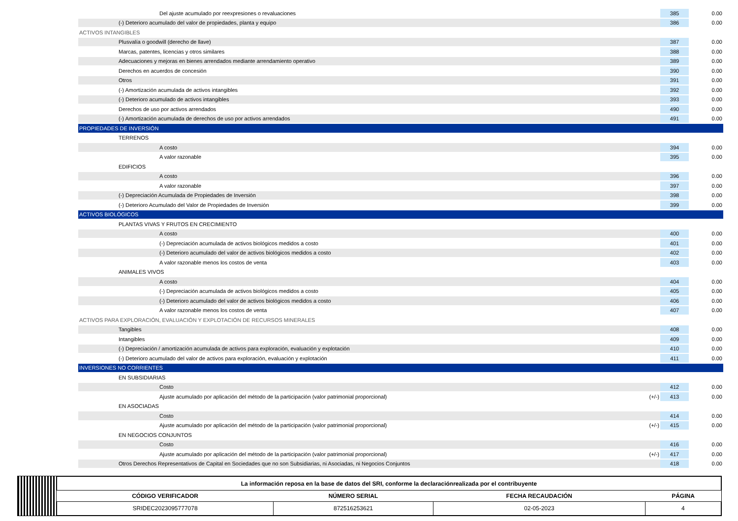| Del ajuste acumulado por reexpresiones o revaluaciones | | 385 | 0.00 |
| (-) Deterioro acumulado del valor de propiedades, planta y equipo | | 386 | 0.00 |
| ACTIVOS INTANGIBLES | | | |
| Plusvalía o goodwill (derecho de llave) | | 387 | 0.00 |
| Marcas, patentes, licencias y otros similares | | 388 | 0.00 |
| Adecuaciones y mejoras en bienes arrendados mediante arrendamiento operativo | | 389 | 0.00 |
| Derechos en acuerdos de concesión | | 390 | 0.00 |
| Otros | | 391 | 0.00 |
| (-) Amortización acumulada de activos intangibles | | 392 | 0.00 |
| (-) Deterioro acumulado de activos intangibles | | 393 | 0.00 |
| Derechos de uso por activos arrendados | | 490 | 0.00 |
| (-) Amortización acumulada de derechos de uso por activos arrendados | | 491 | 0.00 |
| PROPIEDADES DE INVERSIÓN | | | |
| TERRENOS | | | |
| A costo | | 394 | 0.00 |
| A valor razonable | | 395 | 0.00 |
| EDIFICIOS | | | |
| A costo | | 396 | 0.00 |
| A valor razonable | | 397 | 0.00 |
| (-) Depreciación Acumulada de Propiedades de Inversión | | 398 | 0.00 |
| (-) Deterioro Acumulado del Valor de Propiedades de Inversión | | 399 | 0.00 |
| ACTIVOS BIOLÓGICOS | | | |
| PLANTAS VIVAS Y FRUTOS EN CRECIMIENTO | | | |
| A costo | | 400 | 0.00 |
| (-) Depreciación acumulada de activos biológicos medidos a costo | | 401 | 0.00 |
| (-) Deterioro acumulado del valor de activos biológicos medidos a costo | | 402 | 0.00 |
| A valor razonable menos los costos de venta | | 403 | 0.00 |
| ANIMALES VIVOS | | | |
| A costo | | 404 | 0.00 |
| (-) Depreciación acumulada de activos biológicos medidos a costo | | 405 | 0.00 |
| (-) Deterioro acumulado del valor de activos biológicos medidos a costo | | 406 | 0.00 |
| A valor razonable menos los costos de venta | | 407 | 0.00 |
| ACTIVOS PARA EXPLORACIÓN, EVALUACIÓN Y EXPLOTACIÓN DE RECURSOS MINERALES | | | |
| Tangibles | | 408 | 0.00 |
| Intangibles | | 409 | 0.00 |
| (-) Depreciación / amortización acumulada de activos para exploración, evaluación y explotación | | 410 | 0.00 |
| (-) Deterioro acumulado del valor de activos para exploración, evaluación y explotación | | 411 | 0.00 |
| INVERSIONES NO CORRIENTES | | | |
| EN SUBSIDIARIAS | | | |
| Costo | | 412 | 0.00 |
| Ajuste acumulado por aplicación del método de la participación (valor patrimonial proporcional) | (+/-) | 413 | 0.00 |
| EN ASOCIADAS | | | |
| Costo | | 414 | 0.00 |
| Ajuste acumulado por aplicación del método de la participación (valor patrimonial proporcional) | (+/-) | 415 | 0.00 |
| EN NEGOCIOS CONJUNTOS | | | |
| Costo | | 416 | 0.00 |
| Ajuste acumulado por aplicación del método de la participación (valor patrimonial proporcional) | (+/-) | 417 | 0.00 |
| Otros Derechos Representativos de Capital en Sociedades que no son Subsidiarias, ni Asociadas, ni Negocios Conjuntos | | 418 | 0.00 |
| La información reposa en la base de datos del SRI, conforme la declaraciónrealizada por el contribuyente | | | |
| CÓDIGO VERIFICADOR | NÚMERO SERIAL | FECHA RECAUDACIÓN | PÁGINA |
| SRIDEC2023095777078 | 872516253621 | 02-05-2023 | 4 |